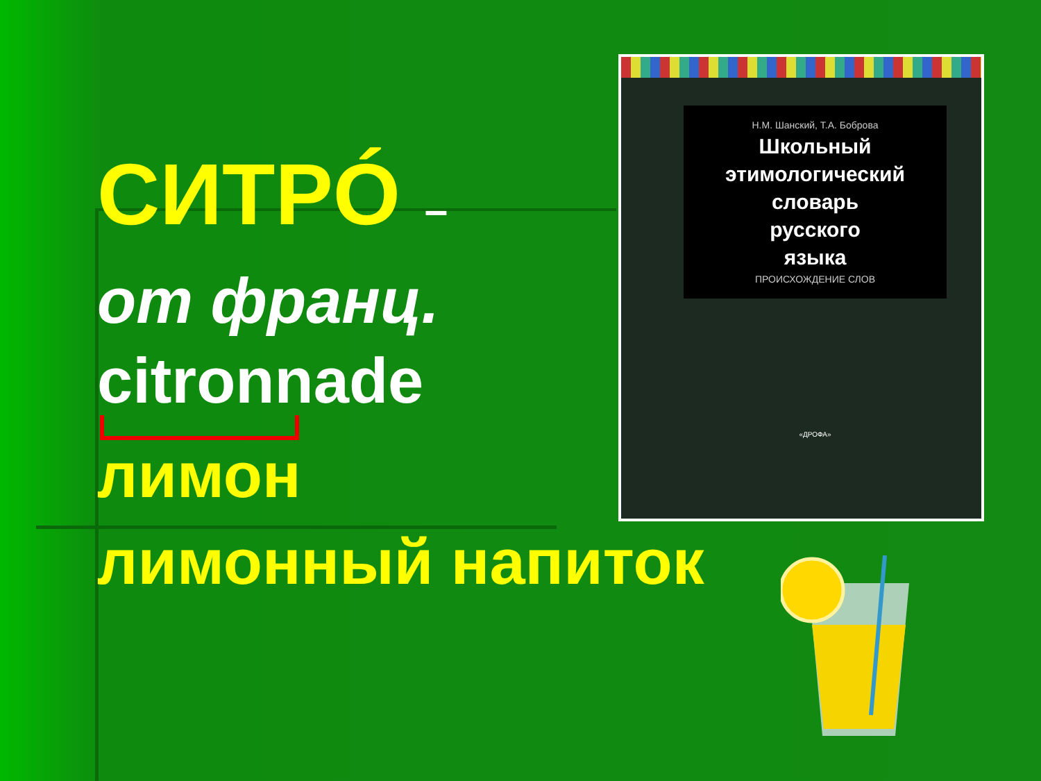СИТРÓ –
от франц.
citronnade
лимон
лимонный напиток
Н.М. Шанский, Т.А. Боброва
Школьный
этимологический
словарь
русского
языка
ПРОИСХОЖДЕНИЕ СЛОВ
«ДРОФА»